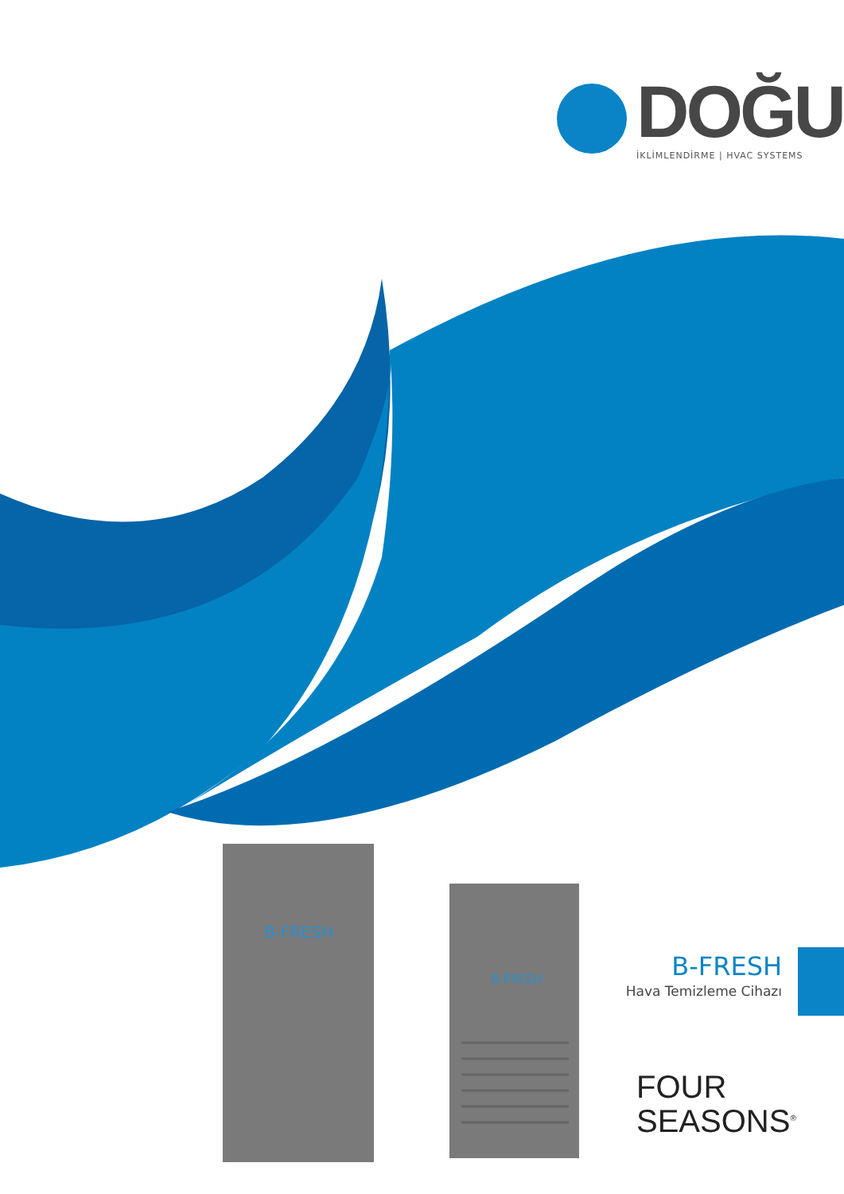B-FRESH
B-FRESH
DOĞU
İKLİMLENDİRME | HVAC SYSTEMS
B-FRESH
Hava Temizleme Cihazı
FOUR
SEASONS<sup>®</sup>